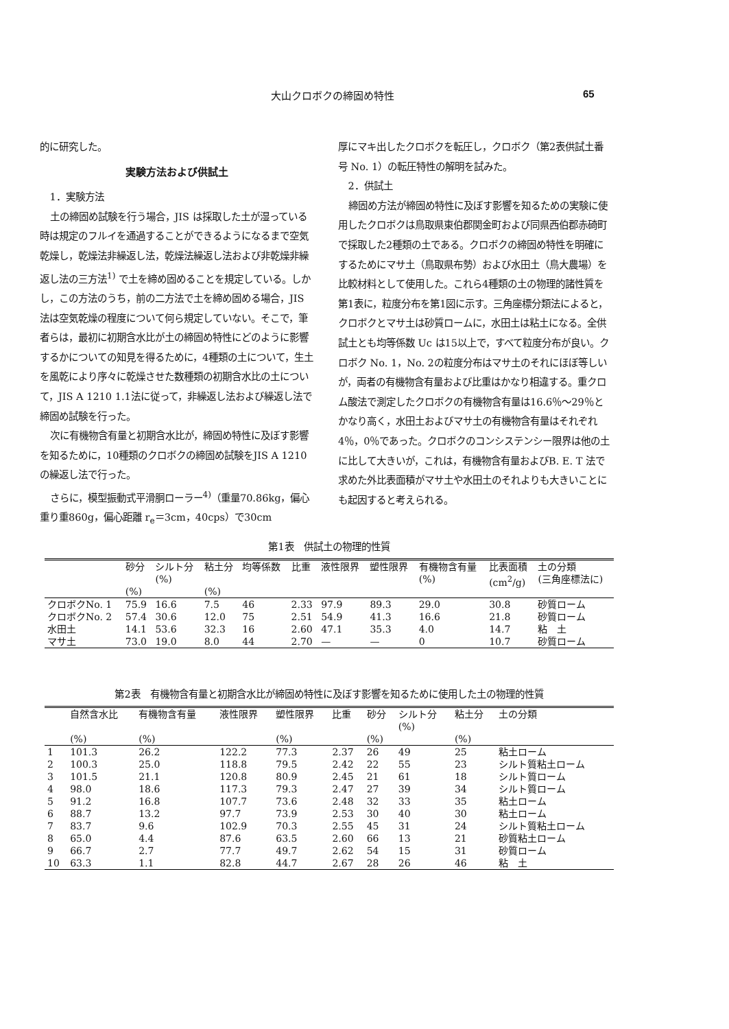大山クロボクの締固め特性 65
的に研究した。
実験方法および供試土
1．実験方法
土の締固め試験を行う場合，JIS は採取した土が湿っている時は規定のフルイを通過することができるようになるまで空気乾燥し，乾燥法非繰返し法，乾燥法繰返し法および非乾燥非繰返し法の三方法<sup>1)</sup> で土を締め固めることを規定している。しかし，この方法のうち，前の二方法で土を締め固める場合，JIS 法は空気乾燥の程度について何ら規定していない。そこで，筆者らは，最初に初期含水比が土の締固め特性にどのように影響するかについての知見を得るために，4種類の土について，生土を風乾により序々に乾燥させた数種類の初期含水比の土について，JIS A 1210 1.1法に従って，非繰返し法および繰返し法で締固め試験を行った。
次に有機物含有量と初期含水比が，締固め特性に及ぼす影響を知るために，10種類のクロボクの締固め試験をJIS A 1210の繰返し法で行った。
さらに，模型振動式平滑胴ローラー<sup>4)</sup>（重量70.86kg，偏心重り重860g，偏心距離 r<sub>e</sub>＝3cm，40cps）で30cm
厚にマキ出したクロボクを転圧し，クロボク（第2表供試土番号 No. 1）の転圧特性の解明を試みた。
2．供試土
締固め方法が締固め特性に及ぼす影響を知るための実験に使用したクロボクは鳥取県東伯郡関金町および同県西伯郡赤碕町で採取した2種類の土である。クロボクの締固め特性を明確にするためにマサ土（鳥取県布勢）および水田土（鳥大農場）を比較材料として使用した。これら4種類の土の物理的諸性質を第1表に，粒度分布を第1図に示す。三角座標分類法によると，クロボクとマサ土は砂質ロームに，水田土は粘土になる。全供試土とも均等係数 Uc は15以上で，すべて粒度分布が良い。クロボク No. 1，No. 2の粒度分布はマサ土のそれにほぼ等しいが，両者の有機物含有量および比重はかなり相違する。重クロム酸法で測定したクロボクの有機物含有量は16.6％～29％とかなり高く，水田土およびマサ土の有機物含有量はそれぞれ4％，0％であった。クロボクのコンシステンシー限界は他の土に比して大きいが，これは，有機物含有量およびB. E. T 法で求めた外比表面積がマサ土や水田土のそれよりも大きいことにも起因すると考えられる。
第1表　供試土の物理的性質
| | 砂分 (%) | シルト分 (%) | 粘土分 (%) | 均等係数 | 比重 | 液性限界 | 塑性限界 | 有機物含有量 (%) | 比表面積 (cm<sup>2</sup>/g) | 土の分類 (三角座標法に) |
| --- | --- | --- | --- | --- | --- | --- | --- | --- | --- | --- |
| クロボクNo. 1 | 75.9 | 16.6 | 7.5 | 46 | 2.33 | 97.9 | 89.3 | 29.0 | 30.8 | 砂質ローム |
| クロボクNo. 2 | 57.4 | 30.6 | 12.0 | 75 | 2.51 | 54.9 | 41.3 | 16.6 | 21.8 | 砂質ローム |
| 水田土 | 14.1 | 53.6 | 32.3 | 16 | 2.60 | 47.1 | 35.3 | 4.0 | 14.7 | 粘 土 |
| マサ土 | 73.0 | 19.0 | 8.0 | 44 | 2.70 | — | — | 0 | 10.7 | 砂質ローム |
第2表　有機物含有量と初期含水比が締固め特性に及ぼす影響を知るために使用した土の物理的性質
| | 自然含水比 (%) | 有機物含有量 (%) | 液性限界 | 塑性限界 (%) | 比重 | 砂分 (%) | シルト分 (%) | 粘土分 (%) | 土の分類 |
| --- | --- | --- | --- | --- | --- | --- | --- | --- | --- |
| 1 | 101.3 | 26.2 | 122.2 | 77.3 | 2.37 | 26 | 49 | 25 | 粘土ローム |
| 2 | 100.3 | 25.0 | 118.8 | 79.5 | 2.42 | 22 | 55 | 23 | シルト質粘土ローム |
| 3 | 101.5 | 21.1 | 120.8 | 80.9 | 2.45 | 21 | 61 | 18 | シルト質ローム |
| 4 | 98.0 | 18.6 | 117.3 | 79.3 | 2.47 | 27 | 39 | 34 | シルト質ローム |
| 5 | 91.2 | 16.8 | 107.7 | 73.6 | 2.48 | 32 | 33 | 35 | 粘土ローム |
| 6 | 88.7 | 13.2 | 97.7 | 73.9 | 2.53 | 30 | 40 | 30 | 粘土ローム |
| 7 | 83.7 | 9.6 | 102.9 | 70.3 | 2.55 | 45 | 31 | 24 | シルト質粘土ローム |
| 8 | 65.0 | 4.4 | 87.6 | 63.5 | 2.60 | 66 | 13 | 21 | 砂質粘土ローム |
| 9 | 66.7 | 2.7 | 77.7 | 49.7 | 2.62 | 54 | 15 | 31 | 砂質ローム |
| 10 | 63.3 | 1.1 | 82.8 | 44.7 | 2.67 | 28 | 26 | 46 | 粘 土 |